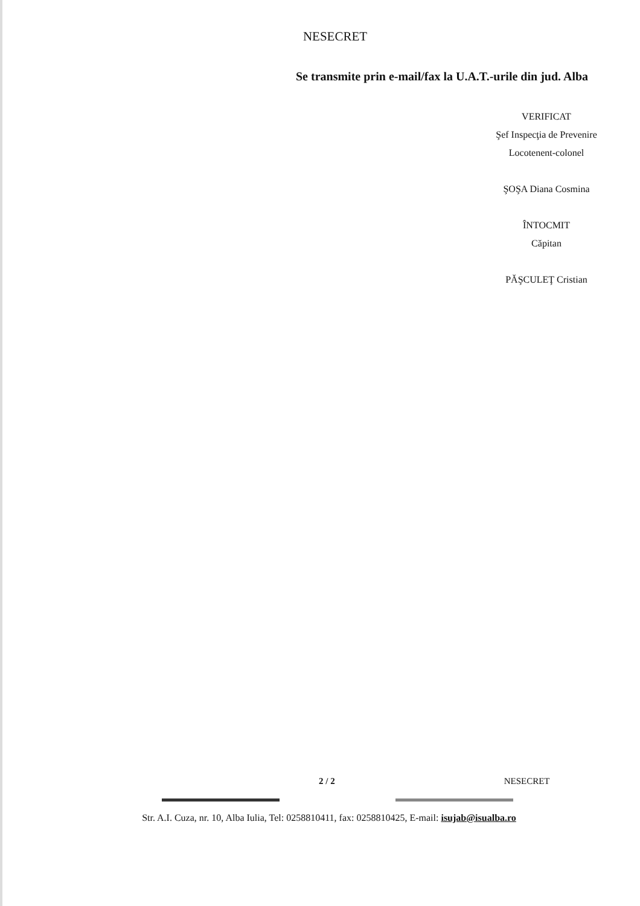NESECRET
Se transmite prin e-mail/fax la U.A.T.-urile din jud. Alba
VERIFICAT
Şef Inspecţia de Prevenire
Locotenent-colonel
ŞOŞA Diana Cosmina
ÎNTOCMIT
Căpitan
PĂŞCULEŢ Cristian
2 / 2 NESECRET
Str. A.I. Cuza, nr. 10, Alba Iulia, Tel: 0258810411, fax: 0258810425, E-mail: isujab@isualba.ro